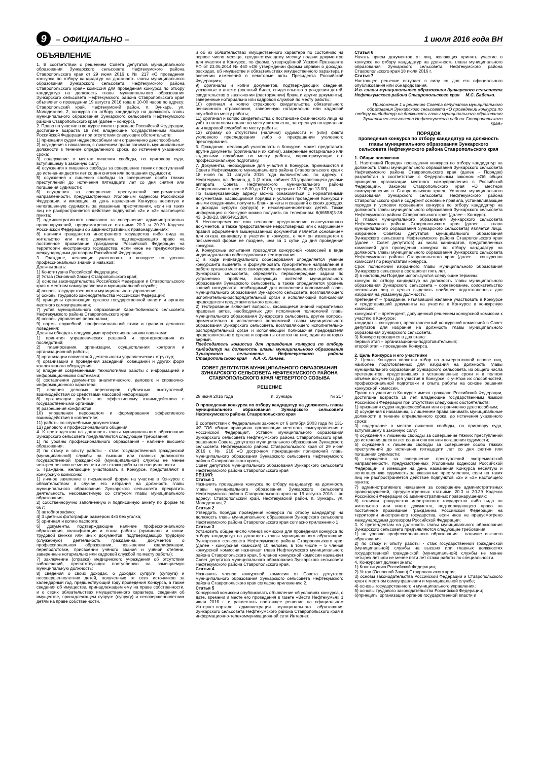9 – ОФИЦИАЛЬНО – 1 июля 2016 года ВН
ОБЪЯВЛЕНИЕ
1. В соответствии с решением Совета депутатов муниципального образования Зункарского сельсовета Нефтекумского района Ставропольского края от 29 июня 2016 г. № 217 «О проведении конкурса по отбору кандидатур на должность главы муниципального образования Зункарского сельсовета Нефтекумского района Ставропольского края» комиссия для проведения конкурса по отбору кандидатур на должность главы муниципального образования Зункарского сельсовета Нефтекумского района Ставропольского края объявляет о проведении 19 августа 2016 года в 10-00 часов по адресу: Ставропольский край, Нефтекумский район, п. Зункарь, ул. Молодежная, 2, конкурса по отбору кандидатур на должность главы муниципального образования Зункарского сельсовета Нефтекумского района Ставропольского края (далее – конкурс).
2. Право на участие в конкурсе имеют граждане Российской Федерации, достигшие возраста 18 лет, владеющие государственным языком Российской Федерации при отсутствии следующих обстоятельств:
1) признания судом недееспособным или ограниченно дееспособным;
2) осуждения к наказанию, с лишением права занимать муниципальные должности в течение определенного срока, до истечения указанного срока;
3) содержание в местах лишения свободы, по приговору суда, вступившему в законную силу;
4) осуждения к лишению свободы за совершение тяжких преступлений до истечения десяти лет со дня снятия или погашения судимости;
5) осуждения к лишению свободы за совершение особо тяжких преступлений до истечения пятнадцати лет со дня снятия или погашения судимости;
6) осуждения за совершение преступлений экстремистской направленности, предусмотренных Уголовным кодексом Российской Федерации, и имеющие на день назначения Конкурса неснятую и непогашенную судимость за указанные преступления, если на таких лиц не распространяется действие подпунктов «2» и «3» настоящего пункта;
7) административного наказания за совершение административных правонарушений, предусмотренных статьями 20.3 и 20.29 Кодекса Российской Федерации об административных правонарушениях;
8) наличия гражданства иностранного государства либо вида на жительство или иного документа, подтверждающего право на постоянное проживание гражданина Российской Федерации на территории иностранного государства, если иное не предусмотрено международным договором Российской Федерации;
3. Граждане, желающие участвовать в конкурсе по уровню профессиональных знаний и навыков:
Должны знать:
1) Конституцию Российской Федерации;
2) Устав (Основной Закон) Ставропольского края;
3) основы законодательства Российской Федерации и Ставропольского края о местном самоуправлении и муниципальной службе;
4) основы государственного и муниципального управления;
5) основы трудового законодательства Российской Федерации;
6) принципы организации органов государственной власти и органов местного самоуправления;
7) устав муниципального образования Кара-Тюбинского сельсовета Нефтекумского района Ставропольского края;
8) основы управления персоналом;
9) нормы служебной, профессиональной этики и правила делового поведения;
Должны обладать следующими профессиональными навыками:
1) принятия управленческих решений и прогнозирования их последствий;
2) планирования, организации, осуществления контроля и организационной работы;
3) организации совместной деятельности управленческих структур;
4) организации и проведения заседаний, совещаний и других форм коллективного обсуждения;
5) владения современными технологиями работы с информацией и информационными системами;
6) составления документов аналитического, делового и справочно-информационного характера;
7) ведения деловых переговоров, публичных выступлений, взаимодействия со средствами массовой информации;
8) организации работы по эффективному взаимодействию с государственными органами;
9) разрешения конфликтов;
10) управления персоналом и формирования эффективного взаимодействия в коллективе;
11) работы со служебными документами;
12) делового и профессионального общения.
4. К претендентам на должность главы муниципального образования Зункарского сельсовета предъявляются следующие требования:
1) по уровню профессионального образования - наличие высшего образования;
2) по стажу и опыту работы - стаж государственной гражданской (муниципальной) службы на высших или главных должностях государственной гражданской (муниципальной) службы не менее четырех лет или не менее пяти лет стажа работы по специальности.
5. Граждане, желающие участвовать в Конкурсе, представляют в конкурсную комиссию:
1) личное заявление в письменной форме на участие в Конкурсе с обязательством в случае его избрания на должность главы муниципального образования Зункарского сельсовета прекратить деятельность, несовместимую со статусом главы муниципального образования;
2) собственноручно заполненную и подписанную анкету по форме № 667;
3) автобиографию;
4) 3 цветных фотографии размером 4х6 без уголка;
5) оригинал и копию паспорта;
6) документы, подтверждающие наличие профессионального образования, квалификации и стажа работы (оригиналы и копии: трудовой книжки или иных документов, подтверждающих трудовую (служебную) деятельность гражданина, документов о профессиональном образовании, повышении квалификации, переподготовке, присвоении учёного звания и учёной степени, заверенные нотариально или кадровой службой по месту работы);
7) заключение (справка) медицинского учреждения об отсутствии заболеваний, препятствующих поступлению на замещаемую муниципальную должность;
8) сведения о своих доходах, о доходах супруги (супруга) и несовершеннолетних детей, полученных от всех источников за календарный год, предшествующий году проведения Конкурса, а также сведения об имуществе, принадлежащем ему на праве собственности, и о своих обязательствах имущественного характера, сведения об имуществе, принадлежащем супруге (супругу) и несовершеннолетним детям на праве собственности,
и об их обязательствах имущественного характера по состоянию на первое число месяца, предшествующему месяцу подачи документов для участия в Конкурсе, по форме, утверждённой Указом Президента РФ от 23.06.2014 № 460 «Об утверждении формы справки о доходах, расходах, об имуществе и обязательствах имущественного характера и внесении изменений в некоторые акты Президента Российской Федерации»;
9) оригиналы и копии документов, подтверждающих сведения, указанные в анкете (военный билет, свидетельство о рождении детей, свидетельство о заключении (расторжении) брака и другие документы), заверенные нотариально или кадровой службой по месту работы;
10) оригинал и копию страхового свидетельства обязательного пенсионного страхования, заверенную нотариально или кадровой службой по месту работы;
11) оригинал и копию свидетельства о постановке физического лица на учёт в налоговом органе по месту жительства, заверенную нотариально или кадровой службой по месту работы;
12) справку об отсутствии (наличии) судимости и (или) факта уголовного преследования либо о прекращении уголовного преследования.
6. Гражданин, желающий участвовать в Конкурсе, может представить другие документы (оригиналы и их копии), заверенные нотариально или кадровыми службами по месту работы, характеризующие его профессиональную подготовку.
7. Документы, необходимые для участия в Конкурсе, принимаются в Совете Нефтекумского муниципального района Ставропольского края с 18 июля по 11 августа 2016 года включительно, по адресу: г. Нефтекумск, пл. Ленина, д. 1 (3 этаж, кабинет 33 управляющего делами аппарата Совета Нефтекумского муниципального района Ставропольского края с 8.00 до 17.00, перерыв с 12.00 до 13.00).
По вышеуказанному адресу можно ознакомиться с нормативными документами, касающимися порядка и условий проведения Конкурса и иными сведениями, получить бланк анкеты и сведений о своих доходах, о доходах супруги (супруга) и несовершеннолетних детей. Также информацию о Конкурсе можно получить по телефонам: 8(86558)3-38-43, 3-38-23, 89064912384.
8. Несвоевременное или неполное представление вышеуказанных документов, а также предоставление недостоверных или с нарушением правил оформления вышеуказанных документов является основанием для отказа кандидату в участии в конкурсе, о чем он извещается в письменной форме не позднее, чем за 1 сутки до дня проведения конкурса.
9. Конкурсные испытания проводятся конкурсной комиссией в виде индивидуального собеседования и тестирования.
1) в ходе индивидуального собеседования определяется умение конкурсанта выделять и формулировать приоритетные направления в работе органов местного самоуправления муниципального образования Зункарского сельсовета, определять первоочередные задачи по устранению проблем, волнующих жителей муниципального образования Зункарского сельсовета, а также определяется уровень знаний конкурсанта, необходимый для исполнения полномочий главы муниципального образования Зункарского сельсовета, возглавляющего исполнительно-распорядительный орган и исполняющий полномочия председателя представительного органа;
2) тестирование включает вопросы, касающиеся знаний нормативных правовых актов, необходимых для исполнения полномочий главы муниципального образования Зункарского сельсовета, другие вопросы применительно к исполнению полномочий главы муниципального образования Зункарского сельсовета, возглавляющего исполнительно-распорядительный орган и исполняющий полномочия председателя представительного органа и варианты ответов на них, один из которых верный.
Председатель комиссии для проведения конкурса по отбору кандидатур на должность главы муниципального образования Зункарского сельсовета Нефтекумского района Ставропольского края А.А.-Х. Канаев.
СОВЕТ ДЕПУТАТОВ МУНИЦИПАЛЬНОГО ОБРАЗОВАНИЯ ЗУНКАРСКОГО СЕЛЬСОВЕТА НЕФТЕКУМСКОГО РАЙОНА СТАВРОПОЛЬСКОГО КРАЯ ЧЕТВЕРТОГО СОЗЫВА
РЕШЕНИЕ
29 июня 2016 года п. Зункарь № 217
О проведении конкурса по отбору кандидатур на должность главы муниципального образования Зункарского сельсовета Нефтекумского района Ставропольского края
В соответствии с Федеральным законом от 6 октября 2003 года № 131-ФЗ "Об общих принципах организации местного самоуправления в Российской Федерации", Уставом муниципального образования Зункарского сельсовета Нефтекумского района Ставропольского края, решением Совета депутатов муниципального образования Зункарского сельсовета Нефтекумского района Ставропольского края от 29 июня 2016 г. № 216 «О досрочном прекращении полномочий главы муниципального образования Зункарского сельсовета Нефтекумского района Ставропольского края»,
Совет депутатов муниципального образования Зункарского сельсовета Нефтекумского района Ставропольского края
РЕШИЛ:
Статья 1
Назначить проведение конкурса по отбору кандидатур на должность главы муниципального образования Зункарского сельсовета Нефтекумского района Ставропольского края на 19 августа 2016 г. по адресу: Ставропольский край, Нефтекумский район, п. Зункарь, ул. Молодежная, 2.
Статья 2
Утвердить порядок проведения конкурса по отбору кандидатур на должность главы муниципального образования Зункарского сельсовета Нефтекумского района Ставропольского края согласно приложению 1.
Статья 3
Установить общее число членов комиссии для проведения конкурса по отбору кандидатур на должность главы муниципального образования Зункарского сельсовета Нефтекумского района Ставропольского края (далее - конкурсная комиссия) 10 человек, в том числе – 5 членов конкурсной комиссии назначает глава Нефтекумского муниципального района Ставропольского края, 5 членов конкурсной комиссии назначает Совет депутатов муниципального образования Зункарского сельсовета Нефтекумского района Ставропольского края.
Статья 4
Назначить членов конкурсной комиссии от Совета депутатов муниципального образования Зункарского сельсовета Нефтекумского района Ставропольского края согласно приложению 2.
Статья 5
Конкурсной комиссии опубликовать объявление об условиях конкурса, о дате, времени и месте его проведения в газете «Вести Нефтекумья» 1 июля 2016 г. и разместить настоящее решение на официальном Интернет-портале администрации муниципального образования Зункарского сельсовета Нефтекумского района Ставропольского края в информационно-телекоммуникационной сети Интернет.
Статья 6
Начать прием документов от лиц, желающих принять участие в конкурсе по отбору кандидатур на должность главы муниципального образования Зункарского сельсовета Нефтекумского района Ставропольского края 18 июля 2016 г.
Статья 7
Настоящее решение вступает в силу со дня его официального опубликования или обнародования.
И.о. главы муниципального образования Зункарского сельсовета Нефтекумского района Ставропольского края М.С. Бабенко.
Приложение 1 к решению Совета депутатов муниципального образования Зункарского сельсовета «О проведении конкурса по отбору кандидатур на должность главы муниципального образования Зункарского сельсовета Нефтекумского района Ставропольского края»
ПОРЯДОК
проведения конкурса по отбору кандидатур на должность главы муниципального образования Зункарского сельсовета Нефтекумского района Ставропольского края
1. Общие положения
1. Настоящий Порядок проведения конкурса по отбору кандидатур на должность главы муниципального образования Зункарского сельсовета Нефтекумского района Ставропольского края (далее - Порядок) разработан в соответствии с Федеральным законом «Об общих принципах организации местного самоуправления в Российской Федерации», Законом Ставропольского края «О местном самоуправлении в Ставропольском крае», Уставом муниципального образования Зункарского сельсовета Нефтекумского района Ставропольского края и содержит основные правила, устанавливающие порядок и условия проведения конкурса по отбору кандидатур на должность главы муниципального образования Зункарского сельсовета Нефтекумского района Ставропольского края (далее – Конкурс).
1) главой муниципального образования Зункарского сельсовета Нефтекумского района Ставропольского края (далее – глава муниципального образования Зункарского сельсовета) является лицо, избранное Советом депутатов муниципального образования Зункарского сельсовета Нефтекумского района Ставропольского края (далее - Совет депутатов) из числа кандидатов, представленных комиссией для проведения конкурса по отбору кандидатур на должность главы муниципального образования Зункарского сельсовета Нефтекумского района Ставропольского края (далее - конкурсная комиссия) по результатам конкурса.
Срок полномочий избранного главы муниципального образования Зункарского сельсовета составляет пять лет.
2) в настоящем Порядке используются следующие термины:
конкурс по отбору кандидатур на должность главы муниципального образования Зункарского сельсовета – соревнование, соискательство нескольких лиц с целью выделить наиболее подготовленных для избрания на указанную должность;
претендент – гражданин, изъявивший желание участвовать в Конкурсе и представивший документы на участие в Конкурсе в конкурсную комиссию;
конкурсант – претендент, допущенный решением конкурсной комиссии к участию в Конкурсе;
кандидат – конкурсант, представленный конкурсной комиссией в Совет депутатов для избрания на должность главы муниципального образования Зункарского сельсовета.
3) Конкурс проводится в два этапа:
первый этап – организационно-подготовительный;
второй этап – проведение Конкурса.
2. Цель Конкурса и его участники
2. Целью Конкурса является отбор на альтернативной основе лиц, наиболее подготовленных для избрания на должность главы муниципального образования Зункарского сельсовета, из общего числа претендентов, представивших в установленные сроки и в полном объёме документы для участия в Конкурсе, с учётом их способностей, профессиональной подготовки и опыта работы на основе решения конкурсной комиссии.
Право на участие в Конкурсе имеют граждане Российской Федерации, достигшие возраста 18 лет, владеющие государственным языком Российской Федерации при отсутствии следующих обстоятельств:
1) признания судом недееспособным или ограниченно дееспособным;
2) осуждения к наказанию, с лишением права занимать муниципальные должности в течение определенного срока, до истечения указанного срока;
3) содержание в местах лишения свободы, по приговору суда, вступившему в законную силу;
4) осуждения к лишению свободы за совершение тяжких преступлений до истечения десяти лет со дня снятия или погашения судимости;
5) осуждения к лишению свободы за совершение особо тяжких преступлений до истечения пятнадцати лет со дня снятия или погашения судимости;
6) осуждения за совершение преступлений экстремистской направленности, предусмотренных Уголовным кодексом Российской Федерации, и имеющие на день назначения Конкурса неснятую и непогашенную судимость за указанные преступления, если на таких лиц не распространяется действие подпунктов «2» и «3» настоящего пункта;
7) административного наказания за совершение административных правонарушений, предусмотренных статьями 20.3 и 20.29 Кодекса Российской Федерации об административных правонарушениях;
8) наличия гражданства иностранного государства либо вида на жительство или иного документа, подтверждающего право на постоянное проживание гражданина Российской Федерации на территории иностранного государства, если иное не предусмотрено международным договором Российской Федерации;
3. К претендентам на должность главы муниципального образования Зункарского сельсовета предъявляются следующие требования:
1) по уровню профессионального образования - наличие высшего образования.
2) по стажу и опыту работы - стаж государственной гражданской (муниципальной) службы на высших или главных должностях государственной гражданской (муниципальной) службы не менее четырех лет или не менее пяти лет стажа работы по специальности.
4. Конкурсант должен знать:
1) Конституцию Российской Федерации;
2) Устав (Основной Закон) Ставропольского края;
3) основы законодательства Российской Федерации и Ставропольского края о местном самоуправлении и муниципальной службе;
4) основы государственного и муниципального управления;
5) основы трудового законодательства Российской Федерации;
6)принципы организации органов государственной власти и